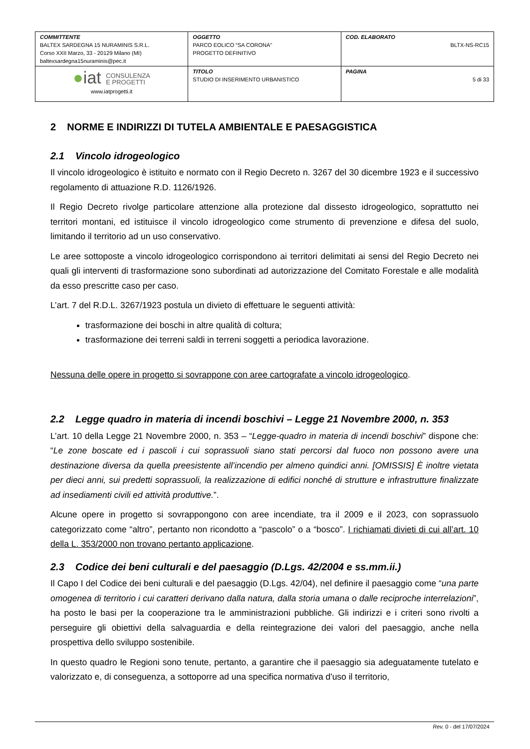| COMMITTENTE BALTEX SARDEGNA 15 NURAMINIS S.R.L. Corso XXII Marzo, 33 - 20129 Milano (MI) baltexsardegna15nuraminis@pec.it | OGGETTO PARCO EOLICO “SA CORONA” PROGETTO DEFINITIVO | COD. ELABORATO BLTX-NS-RC15 |
| ● iat CONSULENZA E PROGETTI www.iatprogetti.it | TITOLO STUDIO DI INSERIMENTO URBANISTICO | PAGINA 5 di 33 |
2 NORME E INDIRIZZI DI TUTELA AMBIENTALE E PAESAGGISTICA
2.1 Vincolo idrogeologico
Il vincolo idrogeologico è istituito e normato con il Regio Decreto n. 3267 del 30 dicembre 1923 e il successivo regolamento di attuazione R.D. 1126/1926.
Il Regio Decreto rivolge particolare attenzione alla protezione dal dissesto idrogeologico, soprattutto nei territori montani, ed istituisce il vincolo idrogeologico come strumento di prevenzione e difesa del suolo, limitando il territorio ad un uso conservativo.
Le aree sottoposte a vincolo idrogeologico corrispondono ai territori delimitati ai sensi del Regio Decreto nei quali gli interventi di trasformazione sono subordinati ad autorizzazione del Comitato Forestale e alle modalità da esso prescritte caso per caso.
L’art. 7 del R.D.L. 3267/1923 postula un divieto di effettuare le seguenti attività:
trasformazione dei boschi in altre qualità di coltura;
trasformazione dei terreni saldi in terreni soggetti a periodica lavorazione.
Nessuna delle opere in progetto si sovrappone con aree cartografate a vincolo idrogeologico.
2.2 Legge quadro in materia di incendi boschivi – Legge 21 Novembre 2000, n. 353
L’art. 10 della Legge 21 Novembre 2000, n. 353 – “Legge-quadro in materia di incendi boschivi” dispone che: “Le zone boscate ed i pascoli i cui soprassuoli siano stati percorsi dal fuoco non possono avere una destinazione diversa da quella preesistente all’incendio per almeno quindici anni. [OMISSIS] È inoltre vietata per dieci anni, sui predetti soprassuoli, la realizzazione di edifici nonché di strutture e infrastrutture finalizzate ad insediamenti civili ed attività produttive.”.
Alcune opere in progetto si sovrappongono con aree incendiate, tra il 2009 e il 2023, con soprassuolo categorizzato come “altro”, pertanto non ricondotto a “pascolo” o a “bosco”. I richiamati divieti di cui all’art. 10 della L. 353/2000 non trovano pertanto applicazione.
2.3 Codice dei beni culturali e del paesaggio (D.Lgs. 42/2004 e ss.mm.ii.)
Il Capo I del Codice dei beni culturali e del paesaggio (D.Lgs. 42/04), nel definire il paesaggio come “una parte omogenea di territorio i cui caratteri derivano dalla natura, dalla storia umana o dalle reciproche interrelazioni”, ha posto le basi per la cooperazione tra le amministrazioni pubbliche. Gli indirizzi e i criteri sono rivolti a perseguire gli obiettivi della salvaguardia e della reintegrazione dei valori del paesaggio, anche nella prospettiva dello sviluppo sostenibile.
In questo quadro le Regioni sono tenute, pertanto, a garantire che il paesaggio sia adeguatamente tutelato e valorizzato e, di conseguenza, a sottoporre ad una specifica normativa d'uso il territorio,
Rev. 0 - del 17/07/2024